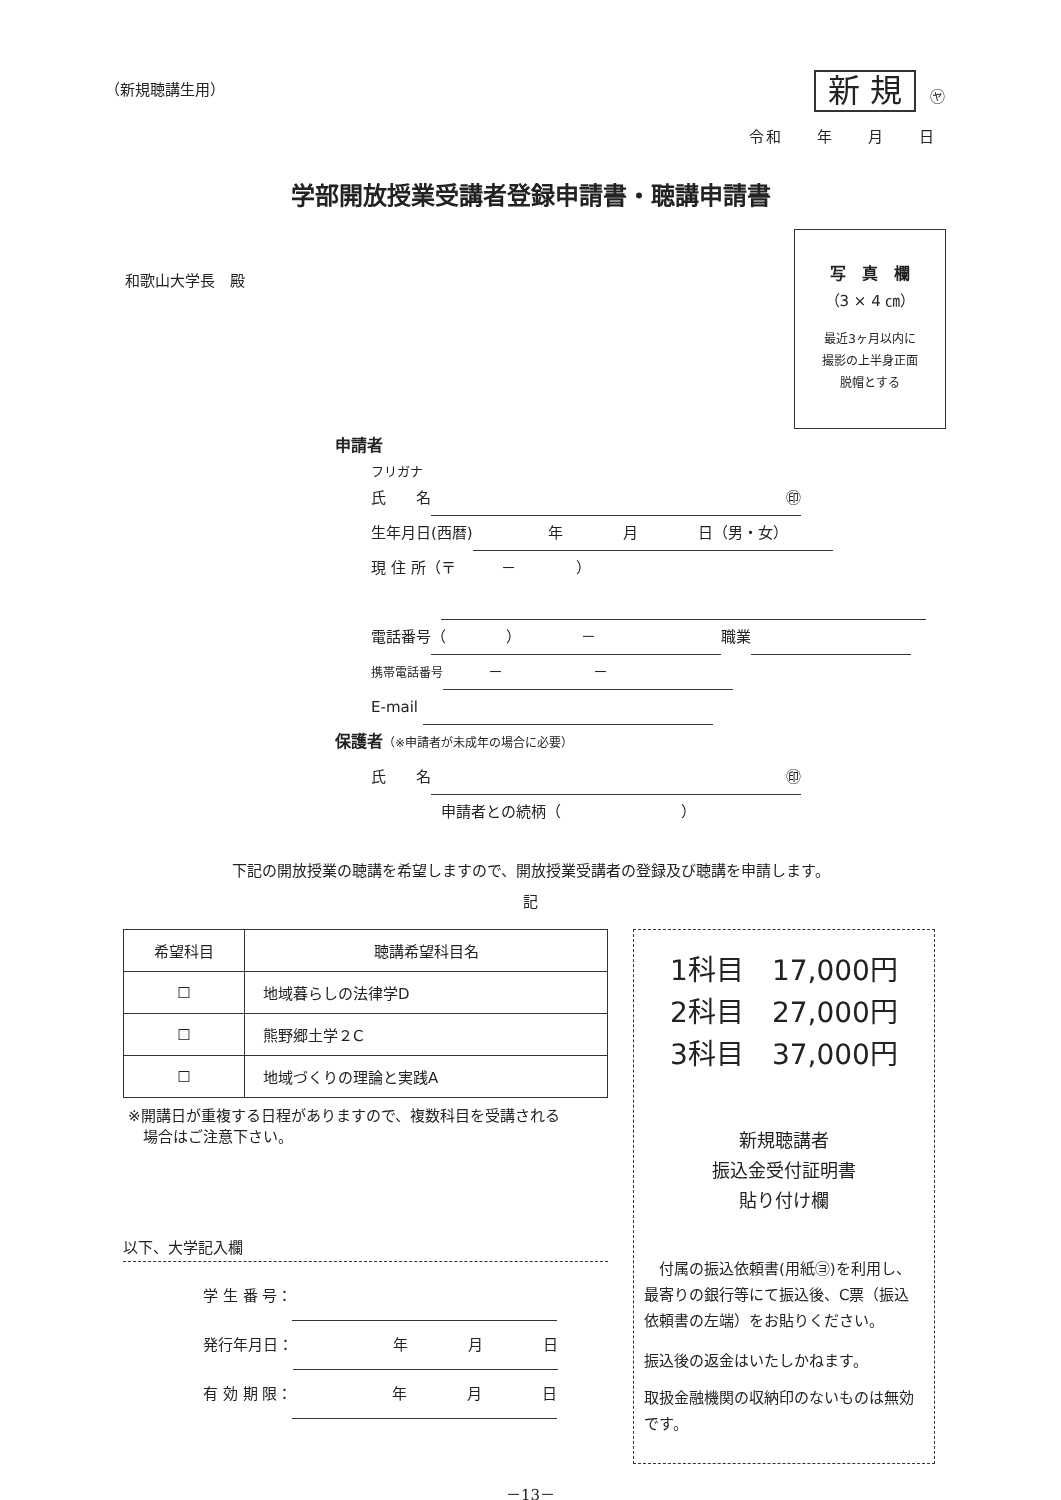（新規聴講生用） 新 規 ㋳
令和　　年　　月　　日
学部開放授業受講者登録申請書・聴講申請書
和歌山大学長　殿
写　真　欄
（3 × 4 ㎝）
最近3ヶ月以内に
撮影の上半身正面
脱帽とする
申請者
フリガナ
氏　　名 ㊞
生年月日(西暦)　　　　　年　　　　月　　　　日（男・女）
現 住 所（〒　　　－　　　　）
電話番号 （　　　　）　　　　－ 職業
携帯電話番号　　　－　　　　　　－
E-mail
保護者（※申請者が未成年の場合に必要）
氏　　名 ㊞
申請者との続柄（　　　　　　　　）
下記の開放授業の聴講を希望しますので、開放授業受講者の登録及び聴講を申請します。
記
| 希望科目 | 聴講希望科目名 |
| --- | --- |
| ☐ | 地域暮らしの法律学D |
| ☐ | 熊野郷土学２C |
| ☐ | 地域づくりの理論と実践A |
※開講日が重複する日程がありますので、複数科目を受講される
　場合はご注意下さい。
以下、大学記入欄
学 生 番 号：
発行年月日： 年　　　　月　　　　日
有 効 期 限： 年　　　　月　　　　日
1科目　17,000円
2科目　27,000円
3科目　37,000円
新規聴講者
振込金受付証明書
貼り付け欄
　付属の振込依頼書(用紙㋵)を利用し、最寄りの銀行等にて振込後、C票（振込依頼書の左端）をお貼りください。
振込後の返金はいたしかねます。
取扱金融機関の収納印のないものは無効です。
－13－